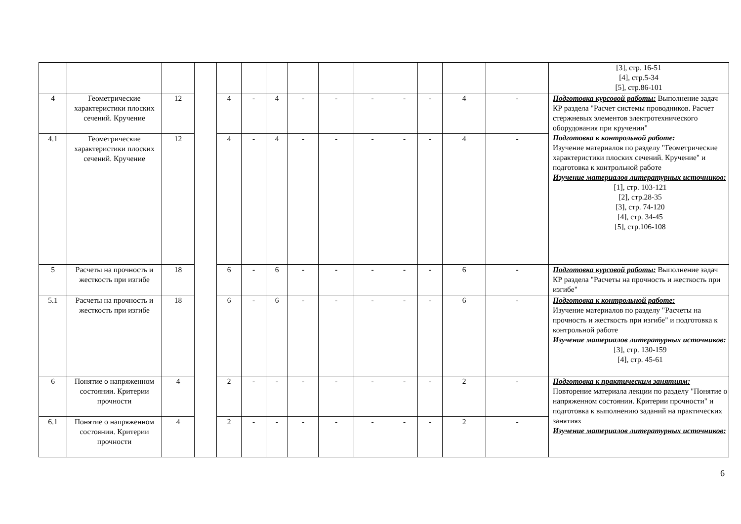| | | | | | | | | | | | | | | [3], стр. 16-51 [4], стр.5-34 [5], стр.86-101 |
| 4 | Геометрические характеристики плоских сечений. Кручение | 12 | | 4 | - | 4 | - | - | - | - | - | 4 | - | Подготовка курсовой работы: Выполнение задач КР раздела "Расчет системы проводников. Расчет стержневых элементов электротехнического оборудования при кручении" Подготовка к контрольной работе: Изучение материалов по разделу "Геометрические характеристики плоских сечений. Кручение" и подготовка к контрольной работе Изучение материалов литературных источников: [1], стр. 103-121 [2], стр.28-35 [3], стр. 74-120 [4], стр. 34-45 [5], стр.106-108 |
| 4.1 | Геометрические характеристики плоских сечений. Кручение | 12 | | 4 | - | 4 | - | - | - | - | - | 4 | - | |
| 5 | Расчеты на прочность и жесткость при изгибе | 18 | | 6 | - | 6 | - | - | - | - | - | 6 | - | Подготовка курсовой работы: Выполнение задач КР раздела "Расчеты на прочность и жесткость при изгибе" |
| 5.1 | Расчеты на прочность и жесткость при изгибе | 18 | | 6 | - | 6 | - | - | - | - | - | 6 | - | Подготовка к контрольной работе: Изучение материалов по разделу "Расчеты на прочность и жесткость при изгибе" и подготовка к контрольной работе Изучение материалов литературных источников: [3], стр. 130-159 [4], стр. 45-61 |
| 6 | Понятие о напряженном состоянии. Критерии прочности | 4 | | 2 | - | - | - | - | - | - | - | 2 | - | Подготовка к практическим занятиям: Повторение материала лекции по разделу "Понятие о напряженном состоянии. Критерии прочности" и подготовка к выполнению заданий на практических занятиях Изучение материалов литературных источников: |
| 6.1 | Понятие о напряженном состоянии. Критерии прочности | 4 | | 2 | - | - | - | - | - | - | - | 2 | - | |
6